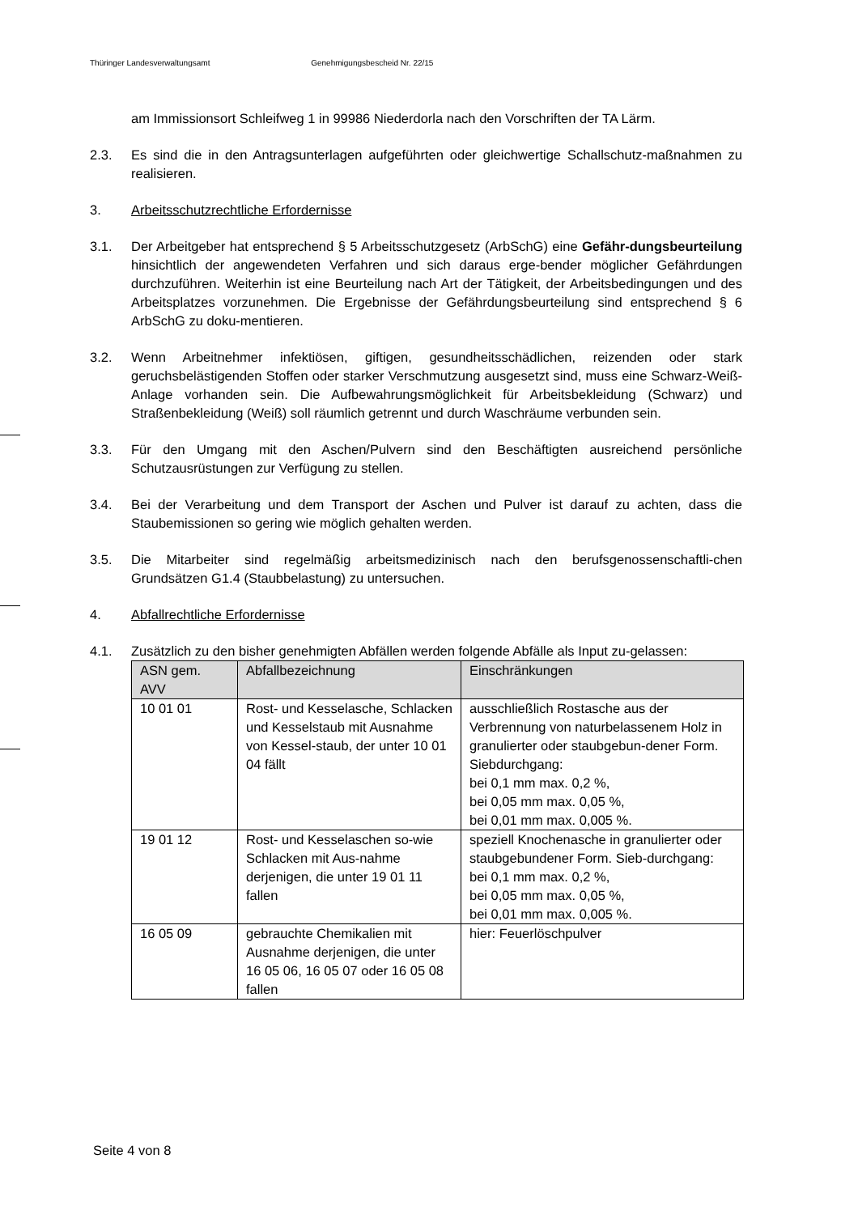Thüringer Landesverwaltungsamt Genehmigungsbescheid Nr. 22/15
am Immissionsort Schleifweg 1 in 99986 Niederdorla nach den Vorschriften der TA Lärm.
2.3. Es sind die in den Antragsunterlagen aufgeführten oder gleichwertige Schallschutz-maßnahmen zu realisieren.
3. Arbeitsschutzrechtliche Erfordernisse
3.1. Der Arbeitgeber hat entsprechend § 5 Arbeitsschutzgesetz (ArbSchG) eine Gefähr-dungsbeurteilung hinsichtlich der angewendeten Verfahren und sich daraus erge-bender möglicher Gefährdungen durchzuführen. Weiterhin ist eine Beurteilung nach Art der Tätigkeit, der Arbeitsbedingungen und des Arbeitsplatzes vorzunehmen. Die Ergebnisse der Gefährdungsbeurteilung sind entsprechend § 6 ArbSchG zu doku-mentieren.
3.2. Wenn Arbeitnehmer infektiösen, giftigen, gesundheitsschädlichen, reizenden oder stark geruchsbelästigenden Stoffen oder starker Verschmutzung ausgesetzt sind, muss eine Schwarz-Weiß-Anlage vorhanden sein. Die Aufbewahrungsmöglichkeit für Arbeitsbekleidung (Schwarz) und Straßenbekleidung (Weiß) soll räumlich getrennt und durch Waschräume verbunden sein.
3.3. Für den Umgang mit den Aschen/Pulvern sind den Beschäftigten ausreichend persönliche Schutzausrüstungen zur Verfügung zu stellen.
3.4. Bei der Verarbeitung und dem Transport der Aschen und Pulver ist darauf zu achten, dass die Staubemissionen so gering wie möglich gehalten werden.
3.5. Die Mitarbeiter sind regelmäßig arbeitsmedizinisch nach den berufsgenossenschaftli-chen Grundsätzen G1.4 (Staubbelastung) zu untersuchen.
4. Abfallrechtliche Erfordernisse
4.1. Zusätzlich zu den bisher genehmigten Abfällen werden folgende Abfälle als Input zu-gelassen:
| ASN gem. AVV | Abfallbezeichnung | Einschränkungen |
| --- | --- | --- |
| 10 01 01 | Rost- und Kesselasche, Schlacken und Kesselstaub mit Ausnahme von Kessel-staub, der unter 10 01 04 fällt | ausschließlich Rostasche aus der Verbrennung von naturbelassenem Holz in granulierter oder staubgebun-dener Form. Siebdurchgang: bei 0,1 mm max. 0,2 %, bei 0,05 mm max. 0,05 %, bei 0,01 mm max. 0,005 %. |
| 19 01 12 | Rost- und Kesselaschen so-wie Schlacken mit Aus-nahme derjenigen, die unter 19 01 11 fallen | speziell Knochenasche in granulierter oder staubgebundener Form. Sieb-durchgang: bei 0,1 mm max. 0,2 %, bei 0,05 mm max. 0,05 %, bei 0,01 mm max. 0,005 %. |
| 16 05 09 | gebrauchte Chemikalien mit Ausnahme derjenigen, die unter 16 05 06, 16 05 07 oder 16 05 08 fallen | hier: Feuerlöschpulver |
Seite 4 von 8